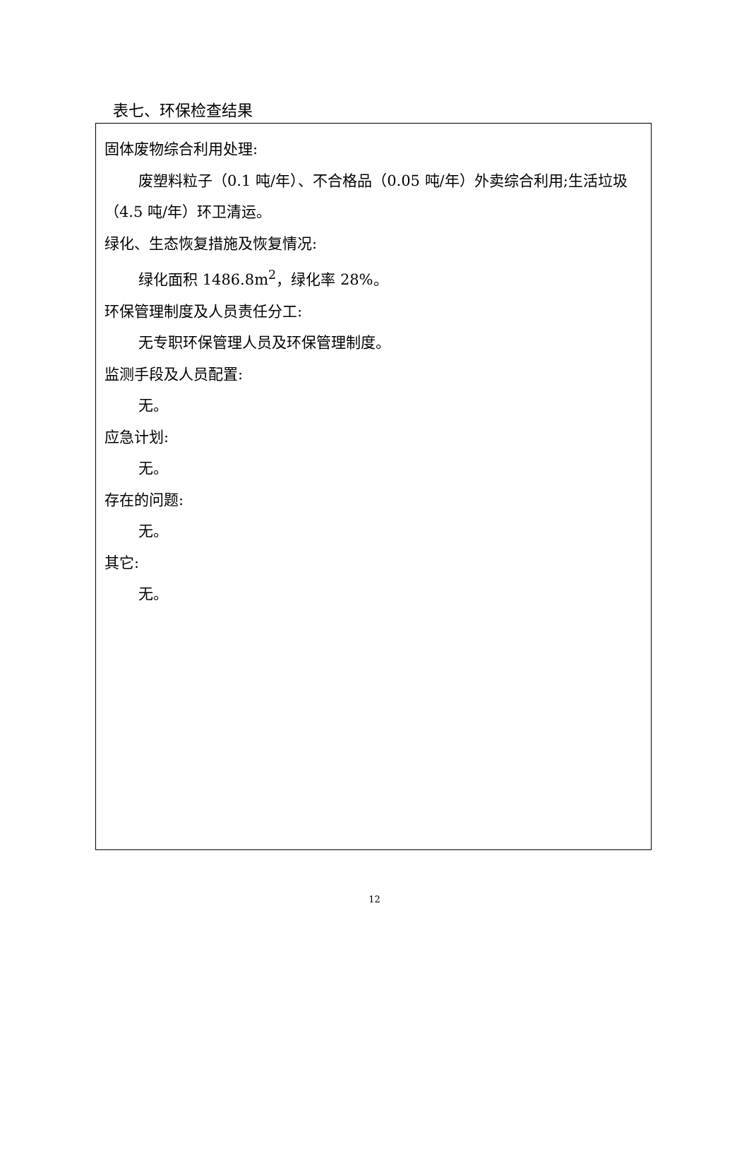表七、环保检查结果
固体废物综合利用处理:
废塑料粒子（0.1 吨/年）、不合格品（0.05 吨/年）外卖综合利用;生活垃圾（4.5 吨/年）环卫清运。
绿化、生态恢复措施及恢复情况:
绿化面积 1486.8m<sup>2</sup>，绿化率 28%。
环保管理制度及人员责任分工:
无专职环保管理人员及环保管理制度。
监测手段及人员配置:
无。
应急计划:
无。
存在的问题:
无。
其它:
无。
12